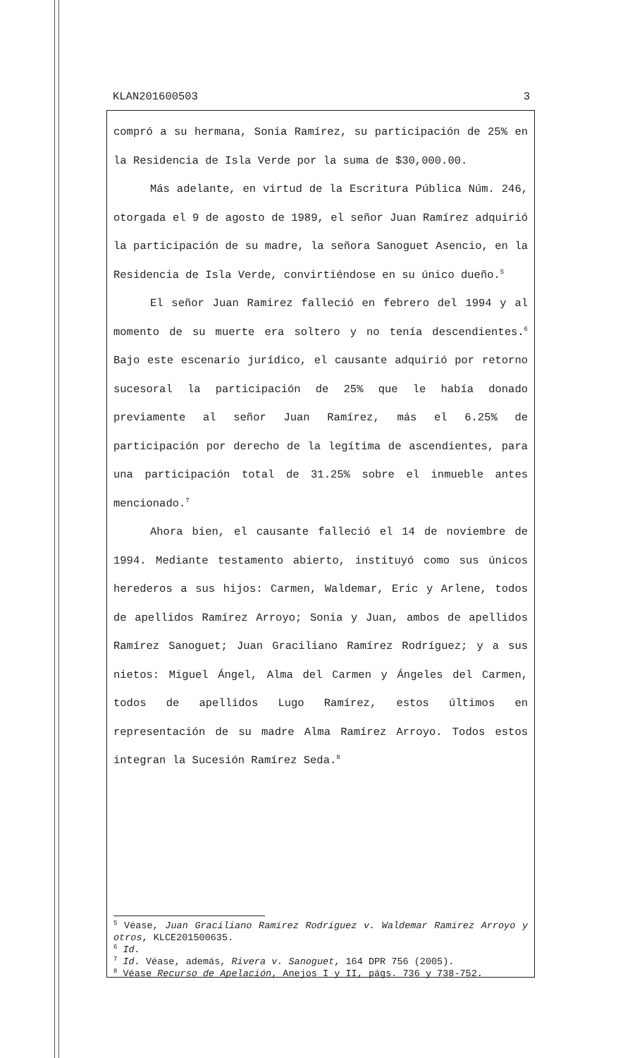KLAN201600503 3
compró a su hermana, Sonia Ramírez, su participación de 25% en la Residencia de Isla Verde por la suma de $30,000.00.
Más adelante, en virtud de la Escritura Pública Núm. 246, otorgada el 9 de agosto de 1989, el señor Juan Ramírez adquirió la participación de su madre, la señora Sanoguet Asencio, en la Residencia de Isla Verde, convirtiéndose en su único dueño.<sup>5</sup>
El señor Juan Ramirez falleció en febrero del 1994 y al momento de su muerte era soltero y no tenía descendientes.<sup>6</sup> Bajo este escenario jurídico, el causante adquirió por retorno sucesoral la participación de 25% que le había donado previamente al señor Juan Ramírez, más el 6.25% de participación por derecho de la legítima de ascendientes, para una participación total de 31.25% sobre el inmueble antes mencionado.<sup>7</sup>
Ahora bien, el causante falleció el 14 de noviembre de 1994. Mediante testamento abierto, instituyó como sus únicos herederos a sus hijos: Carmen, Waldemar, Eric y Arlene, todos de apellidos Ramírez Arroyo; Sonia y Juan, ambos de apellidos Ramírez Sanoguet; Juan Graciliano Ramírez Rodríguez; y a sus nietos: Miguel Ángel, Alma del Carmen y Ángeles del Carmen, todos de apellidos Lugo Ramírez, estos últimos en representación de su madre Alma Ramírez Arroyo. Todos estos integran la Sucesión Ramírez Seda.<sup>8</sup>
<sup>5</sup> Véase, Juan Graciliano Ramírez Rodríguez v. Waldemar Ramírez Arroyo y otros, KLCE201500635.
<sup>6</sup> Id.
<sup>7</sup> Id. Véase, además, Rivera v. Sanoguet, 164 DPR 756 (2005).
<sup>8</sup> Véase Recurso de Apelación, Anejos I y II, págs. 736 y 738-752.